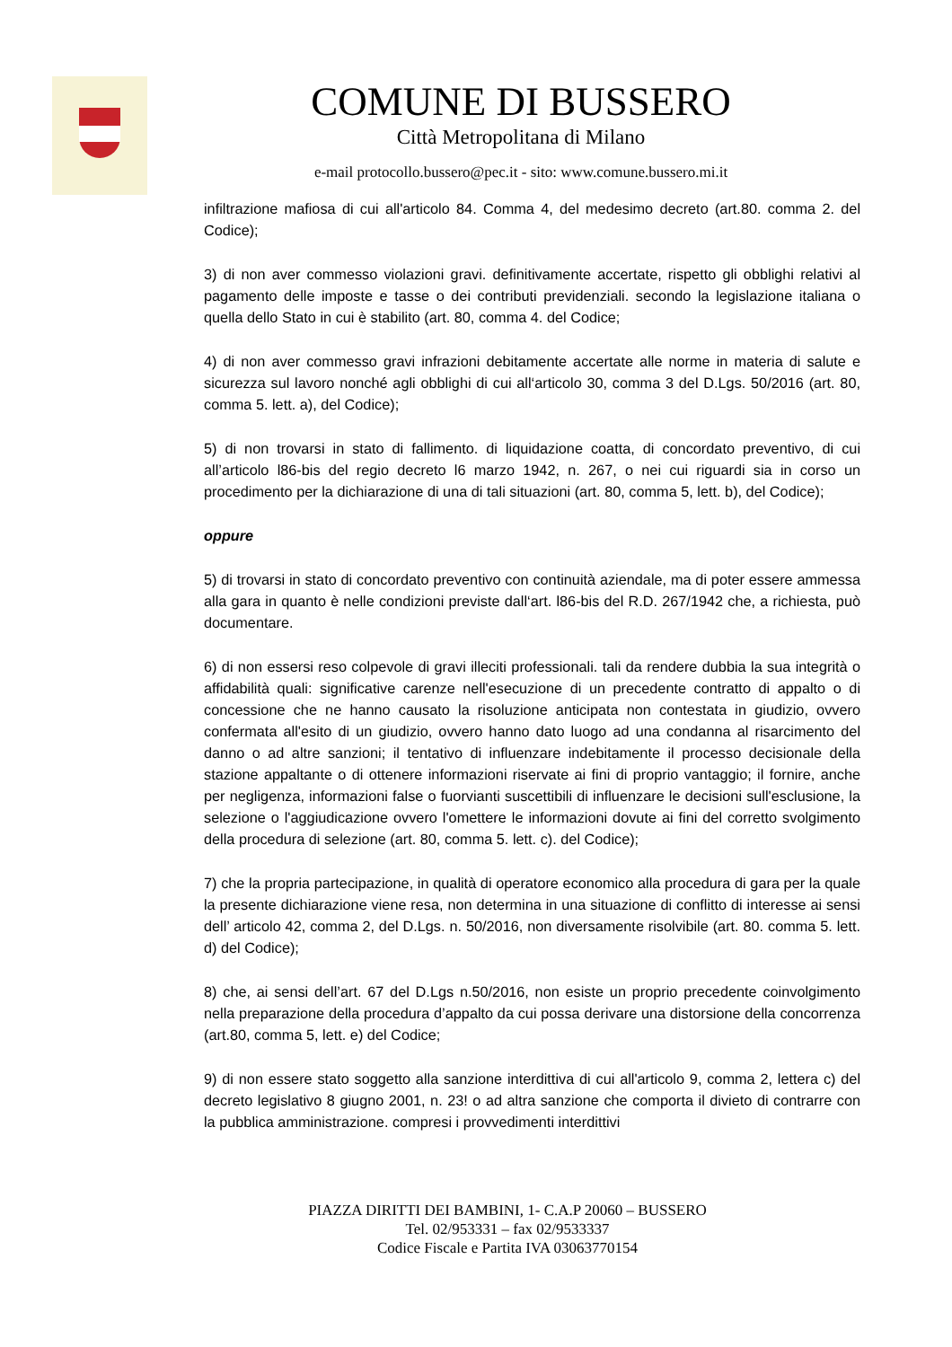COMUNE DI BUSSERO
Città Metropolitana di Milano
e-mail protocollo.bussero@pec.it - sito: www.comune.bussero.mi.it
infiltrazione mafiosa di cui all'articolo 84. Comma 4, del medesimo decreto (art.80. comma 2. del Codice);
3) di non aver commesso violazioni gravi. definitivamente accertate, rispetto gli obblighi relativi al pagamento delle imposte e tasse o dei contributi previdenziali. secondo la legislazione italiana o quella dello Stato in cui è stabilito (art. 80, comma 4. del Codice;
4) di non aver commesso gravi infrazioni debitamente accertate alle norme in materia di salute e sicurezza sul lavoro nonché agli obblighi di cui all‘articolo 30, comma 3 del D.Lgs. 50/2016 (art. 80, comma 5. lett. a), del Codice);
5) di non trovarsi in stato di fallimento. di liquidazione coatta, di concordato preventivo, di cui all’articolo l86-bis del regio decreto l6 marzo 1942, n. 267, o nei cui riguardi sia in corso un procedimento per la dichiarazione di una di tali situazioni (art. 80, comma 5, lett. b), del Codice);
oppure
5) di trovarsi in stato di concordato preventivo con continuità aziendale, ma di poter essere ammessa alla gara in quanto è nelle condizioni previste dall‘art. l86-bis del R.D. 267/1942 che, a richiesta, può documentare.
6) di non essersi reso colpevole di gravi illeciti professionali. tali da rendere dubbia la sua integrità o affidabilità quali: significative carenze nell'esecuzione di un precedente contratto di appalto o di concessione che ne hanno causato la risoluzione anticipata non contestata in giudizio, ovvero confermata all'esito di un giudizio, ovvero hanno dato luogo ad una condanna al risarcimento del danno o ad altre sanzioni; il tentativo di influenzare indebitamente il processo decisionale della stazione appaltante o di ottenere informazioni riservate ai fini di proprio vantaggio; il fornire, anche per negligenza, informazioni false o fuorvianti suscettibili di influenzare le decisioni sull'esclusione, la selezione o l'aggiudicazione ovvero l'omettere le informazioni dovute ai fini del corretto svolgimento della procedura di selezione (art. 80, comma 5. lett. c). del Codice);
7) che la propria partecipazione, in qualità di operatore economico alla procedura di gara per la quale la presente dichiarazione viene resa, non determina in una situazione di conflitto di interesse ai sensi dell’ articolo 42, comma 2, del D.Lgs. n. 50/2016, non diversamente risolvibile (art. 80. comma 5. lett. d) del Codice);
8) che, ai sensi dell’art. 67 del D.Lgs n.50/2016, non esiste un proprio precedente coinvolgimento nella preparazione della procedura d’appalto da cui possa derivare una distorsione della concorrenza (art.80, comma 5, lett. e) del Codice;
9) di non essere stato soggetto alla sanzione interdittiva di cui all'articolo 9, comma 2, lettera c) del decreto legislativo 8 giugno 2001, n. 23! o ad altra sanzione che comporta il divieto di contrarre con la pubblica amministrazione. compresi i provvedimenti interdittivi
PIAZZA DIRITTI DEI BAMBINI, 1- C.A.P 20060 – BUSSERO
Tel. 02/953331 – fax 02/9533337
Codice Fiscale e Partita IVA 03063770154